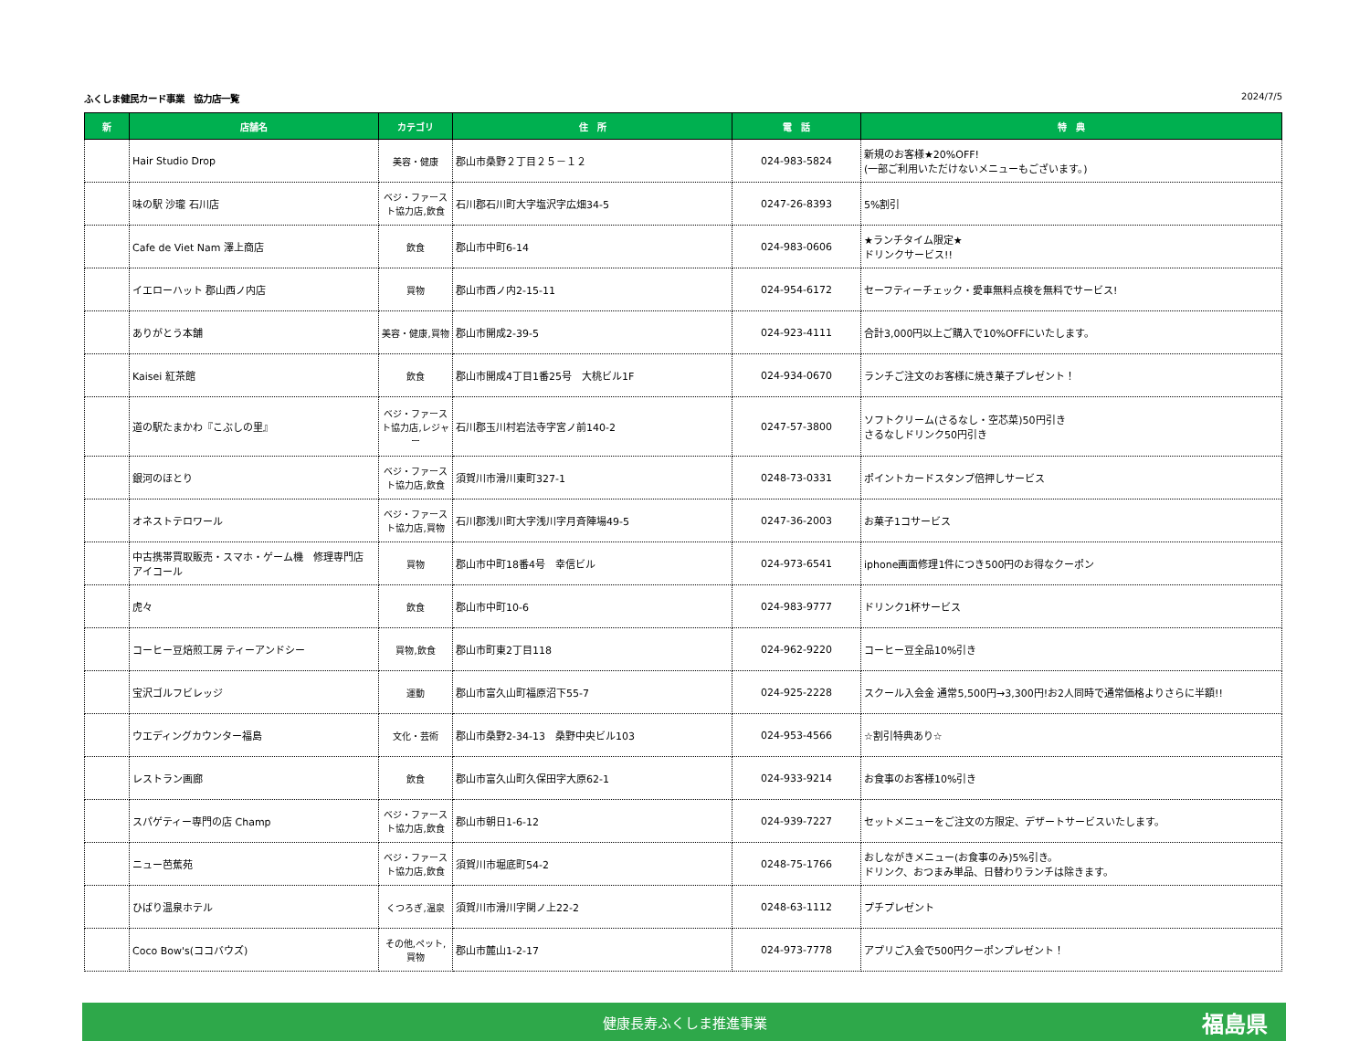ふくしま健民カード事業　協力店一覧 2024/7/5
| 新 | 店舗名 | カテゴリ | 住 所 | 電 話 | 特 典 |
| --- | --- | --- | --- | --- | --- |
| | Hair Studio Drop | 美容・健康 | 郡山市桑野２丁目２５－１２ | 024-983-5824 | 新規のお客様★20%OFF! (一部ご利用いただけないメニューもございます。) |
| | 味の駅 沙瓏 石川店 | ベジ・ファースト協力店,飲食 | 石川郡石川町大字塩沢字広畑34-5 | 0247-26-8393 | 5%割引 |
| | Cafe de Viet Nam 澤上商店 | 飲食 | 郡山市中町6-14 | 024-983-0606 | ★ランチタイム限定★ ドリンクサービス!! |
| | イエローハット 郡山西ノ内店 | 買物 | 郡山市西ノ内2-15-11 | 024-954-6172 | セーフティーチェック・愛車無料点検を無料でサービス! |
| | ありがとう本舗 | 美容・健康,買物 | 郡山市開成2-39-5 | 024-923-4111 | 合計3,000円以上ご購入で10%OFFにいたします。 |
| | Kaisei 紅茶館 | 飲食 | 郡山市開成4丁目1番25号 大桃ビル1F | 024-934-0670 | ランチご注文のお客様に焼き菓子プレゼント！ |
| | 道の駅たまかわ『こぶしの里』 | ベジ・ファースト協力店,レジャー | 石川郡玉川村岩法寺字宮ノ前140-2 | 0247-57-3800 | ソフトクリーム(さるなし・空芯菜)50円引き さるなしドリンク50円引き |
| | 銀河のほとり | ベジ・ファースト協力店,飲食 | 須賀川市滑川東町327-1 | 0248-73-0331 | ポイントカードスタンプ倍押しサービス |
| | オネストテロワール | ベジ・ファースト協力店,買物 | 石川郡浅川町大字浅川字月斉陣場49-5 | 0247-36-2003 | お菓子1コサービス |
| | 中古携帯買取販売・スマホ・ゲーム機 修理専門店 アイコール | 買物 | 郡山市中町18番4号 幸信ビル | 024-973-6541 | iphone画面修理1件につき500円のお得なクーポン |
| | 虎々 | 飲食 | 郡山市中町10-6 | 024-983-9777 | ドリンク1杯サービス |
| | コーヒー豆焙煎工房 ティーアンドシー | 買物,飲食 | 郡山市町東2丁目118 | 024-962-9220 | コーヒー豆全品10%引き |
| | 宝沢ゴルフビレッジ | 運動 | 郡山市富久山町福原沼下55-7 | 024-925-2228 | スクール入会金 通常5,500円→3,300円!お2人同時で通常価格よりさらに半額!! |
| | ウエディングカウンター福島 | 文化・芸術 | 郡山市桑野2-34-13 桑野中央ビル103 | 024-953-4566 | ☆割引特典あり☆ |
| | レストラン画廊 | 飲食 | 郡山市富久山町久保田字大原62-1 | 024-933-9214 | お食事のお客様10%引き |
| | スパゲティー専門の店 Champ | ベジ・ファースト協力店,飲食 | 郡山市朝日1-6-12 | 024-939-7227 | セットメニューをご注文の方限定、デザートサービスいたします。 |
| | ニュー芭蕉苑 | ベジ・ファースト協力店,飲食 | 須賀川市堀底町54-2 | 0248-75-1766 | おしながきメニュー(お食事のみ)5%引き。 ドリンク、おつまみ単品、日替わりランチは除きます。 |
| | ひばり温泉ホテル | くつろぎ,温泉 | 須賀川市滑川字関ノ上22-2 | 0248-63-1112 | プチプレゼント |
| | Coco Bow's(ココバウズ) | その他,ペット,買物 | 郡山市麓山1-2-17 | 024-973-7778 | アプリご入会で500円クーポンプレゼント！ |
健康長寿ふくしま推進事業 福島県